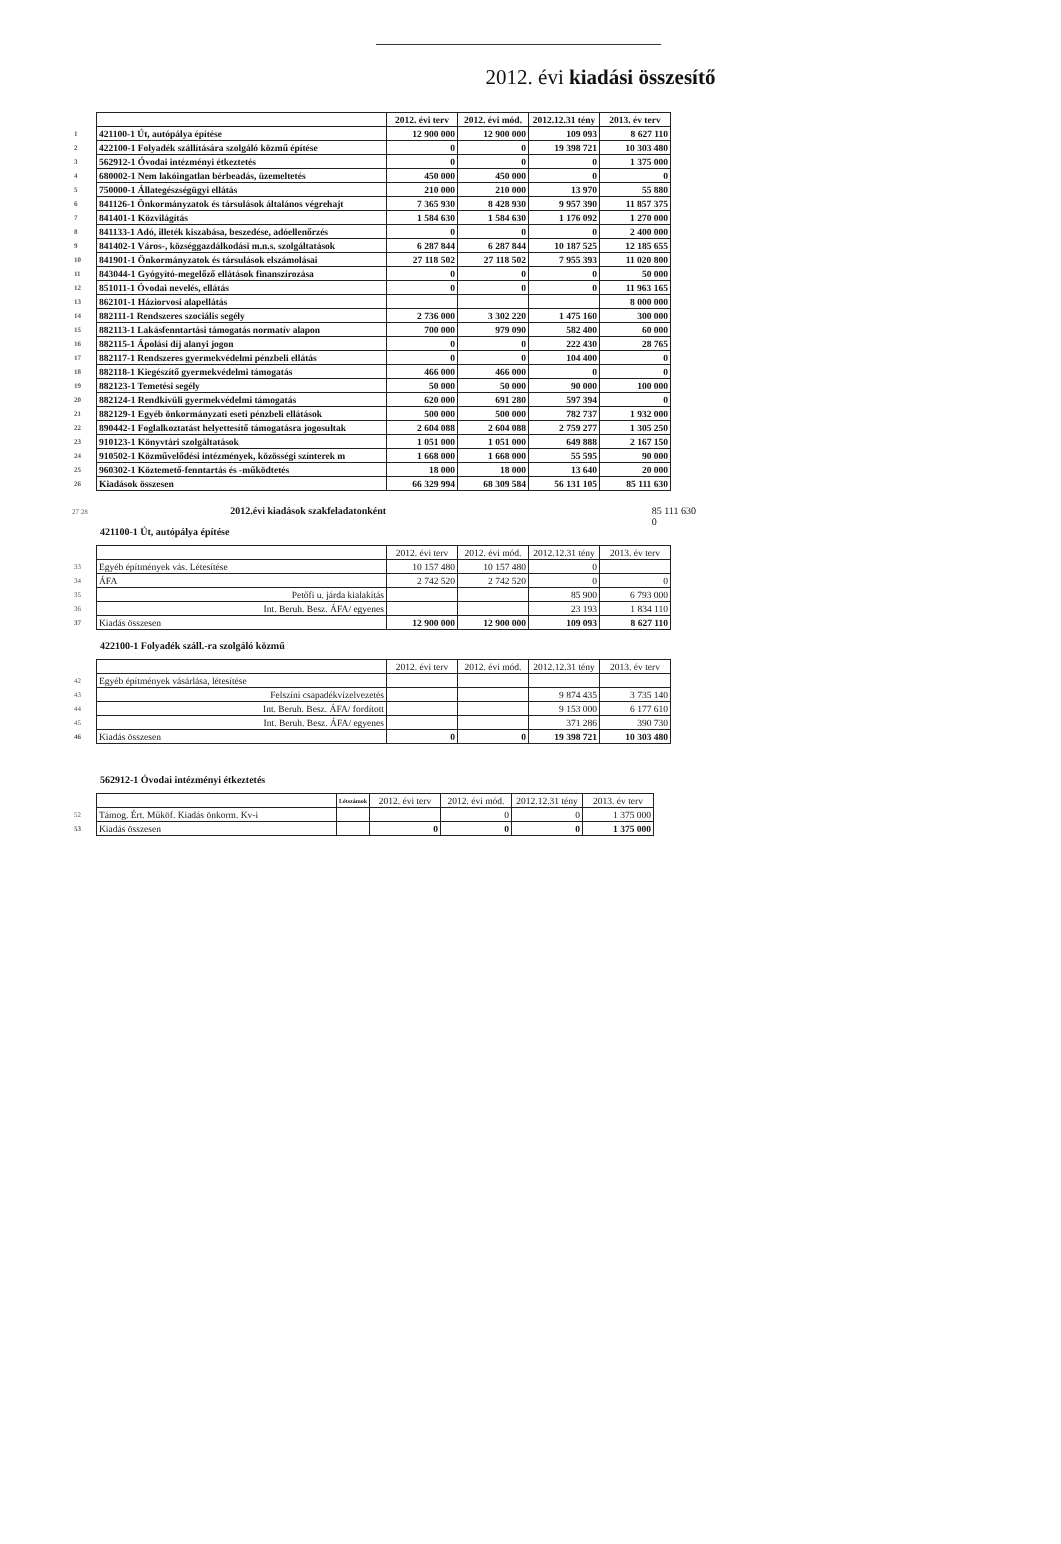2012. évi kiadási összesítő
| | | 2012. évi terv | 2012. évi mód. | 2012.12.31 tény | 2013. év terv |
| 1 | 421100-1 Út, autópálya építése | 12 900 000 | 12 900 000 | 109 093 | 8 627 110 |
| 2 | 422100-1 Folyadék szállítására szolgáló közmű építése | 0 | 0 | 19 398 721 | 10 303 480 |
| 3 | 562912-1 Óvodai intézményi étkeztetés | 0 | 0 | 0 | 1 375 000 |
| 4 | 680002-1 Nem lakóingatlan bérbeadás, üzemeltetés | 450 000 | 450 000 | 0 | 0 |
| 5 | 750000-1 Állategészségügyi ellátás | 210 000 | 210 000 | 13 970 | 55 880 |
| 6 | 841126-1 Önkormányzatok és társulások általános végrehajt | 7 365 930 | 8 428 930 | 9 957 390 | 11 857 375 |
| 7 | 841401-1 Közvilágítás | 1 584 630 | 1 584 630 | 1 176 092 | 1 270 000 |
| 8 | 841133-1 Adó, illeték kiszabása, beszedése, adóellenőrzés | 0 | 0 | 0 | 2 400 000 |
| 9 | 841402-1 Város-, községgazdálkodási m.n.s. szolgáltatások | 6 287 844 | 6 287 844 | 10 187 525 | 12 185 655 |
| 10 | 841901-1 Önkormányzatok és társulások elszámolásai | 27 118 502 | 27 118 502 | 7 955 393 | 11 020 800 |
| 11 | 843044-1 Gyógyító-megelőző ellátások finanszírozása | 0 | 0 | 0 | 50 000 |
| 12 | 851011-1 Óvodai nevelés, ellátás | 0 | 0 | 0 | 11 963 165 |
| 13 | 862101-1 Háziorvosi alapellátás | | | | 8 000 000 |
| 14 | 882111-1 Rendszeres szociális segély | 2 736 000 | 3 302 220 | 1 475 160 | 300 000 |
| 15 | 882113-1 Lakásfenntartási támogatás normatív alapon | 700 000 | 979 090 | 582 400 | 60 000 |
| 16 | 882115-1 Ápolási díj alanyi jogon | 0 | 0 | 222 430 | 28 765 |
| 17 | 882117-1 Rendszeres gyermekvédelmi pénzbeli ellátás | 0 | 0 | 104 400 | 0 |
| 18 | 882118-1 Kiegészítő gyermekvédelmi támogatás | 466 000 | 466 000 | 0 | 0 |
| 19 | 882123-1 Temetési segély | 50 000 | 50 000 | 90 000 | 100 000 |
| 20 | 882124-1 Rendkívüli gyermekvédelmi támogatás | 620 000 | 691 280 | 597 394 | 0 |
| 21 | 882129-1 Egyéb önkormányzati eseti pénzbeli ellátások | 500 000 | 500 000 | 782 737 | 1 932 000 |
| 22 | 890442-1 Foglalkoztatást helyettesítő támogatásra jogosultak | 2 604 088 | 2 604 088 | 2 759 277 | 1 305 250 |
| 23 | 910123-1 Könyvtári szolgáltatások | 1 051 000 | 1 051 000 | 649 888 | 2 167 150 |
| 24 | 910502-1 Közművelődési intézmények, közösségi színterek m | 1 668 000 | 1 668 000 | 55 595 | 90 000 |
| 25 | 960302-1 Köztemető-fenntartás és -működtetés | 18 000 | 18 000 | 13 640 | 20 000 |
| 26 | Kiadások összesen | 66 329 994 | 68 309 584 | 56 131 105 | 85 111 630 |
27 28 2012.évi kiadások szakfeladatonként 85 111 630
0
421100-1 Út, autópálya építése
| | | 2012. évi terv | 2012. évi mód. | 2012.12.31 tény | 2013. év terv |
| 33 | Egyéb építmények vás. Létesítése | 10 157 480 | 10 157 480 | 0 | |
| 34 | ÁFA | 2 742 520 | 2 742 520 | 0 | 0 |
| 35 | Petőfi u. járda kialakítás | | | 85 900 | 6 793 000 |
| 36 | Int. Beruh. Besz. ÁFA/ egyenes | | | 23 193 | 1 834 110 |
| 37 | Kiadás összesen | 12 900 000 | 12 900 000 | 109 093 | 8 627 110 |
422100-1 Folyadék száll.-ra szolgáló közmű
| | | 2012. évi terv | 2012. évi mód. | 2012.12.31 tény | 2013. év terv |
| 42 | Egyéb építmények vásárlása, létesítése | | | | |
| 43 | Felszíni csapadékvízelvezetés | | | 9 874 435 | 3 735 140 |
| 44 | Int. Beruh. Besz. ÁFA/ fordított | | | 9 153 000 | 6 177 610 |
| 45 | Int. Beruh. Besz. ÁFA/ egyenes | | | 371 286 | 390 730 |
| 46 | Kiadás összesen | 0 | 0 | 19 398 721 | 10 303 480 |
562912-1 Óvodai intézményi étkeztetés
| | | Létszámok | 2012. évi terv | 2012. évi mód. | 2012.12.31 tény | 2013. év terv |
| 52 | Támog. Ért. Műköf. Kiadás önkorm. Kv-i | | | 0 | 0 | 1 375 000 |
| 53 | Kiadás összesen | | 0 | 0 | 0 | 1 375 000 |